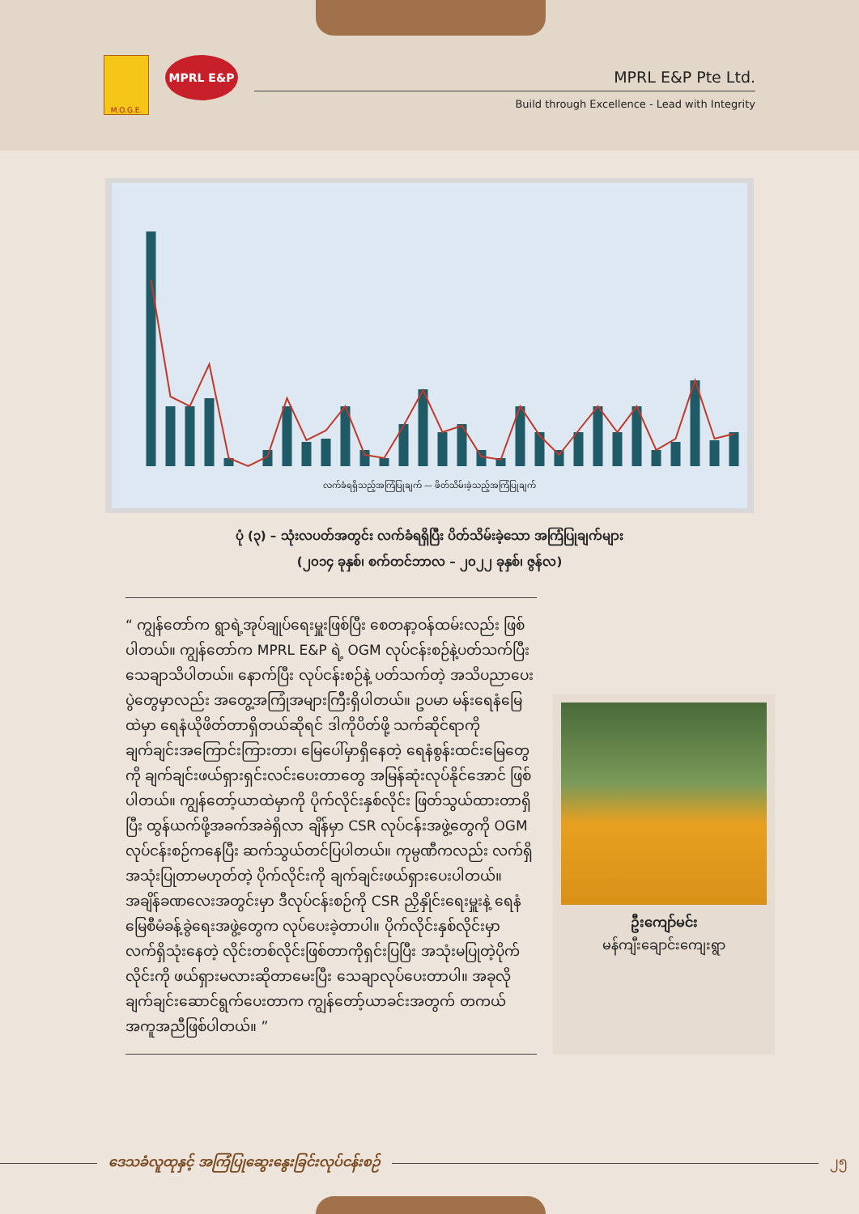M.O.G.E.
MPRL E&P
MPRL E&P Pte Ltd.
Build through Excellence - Lead with Integrity
လက်ခံရရှိသည့်အကြံပြုချက် — ဖိတ်သိမ်းခဲ့သည့်အကြံပြုချက်
ပုံ (၃) – သုံးလပတ်အတွင်း လက်ခံရရှိပြီး ပိတ်သိမ်းခဲ့သော အကြံပြုချက်များ
(၂၀၁၄ ခုနှစ်၊ စက်တင်ဘာလ – ၂၀၂၂ ခုနှစ်၊ ဇွန်လ)
“ ကျွန်တော်က ရွာရဲ့အုပ်ချုပ်ရေးမှူးဖြစ်ပြီး စေတနာ့ဝန်ထမ်းလည်း ဖြစ်ပါတယ်။ ကျွန်တော်က MPRL E&P ရဲ့ OGM လုပ်ငန်းစဉ်နဲ့ပတ်သက်ပြီး သေချာသိပါတယ်။ နောက်ပြီး လုပ်ငန်းစဉ်နဲ့ ပတ်သက်တဲ့ အသိပညာပေးပွဲတွေမှာလည်း အတွေ့အကြုံအများကြီးရှိပါတယ်။ ဥပမာ မန်းရေနံမြေထဲမှာ ရေနံယိုဖိတ်တာရှိတယ်ဆိုရင် ဒါကိုပိတ်ဖို့ သက်ဆိုင်ရာကို ချက်ချင်းအကြောင်းကြားတာ၊ မြေပေါ်မှာရှိနေတဲ့ ရေနံစွန်းထင်းမြေတွေကို ချက်ချင်းဖယ်ရှားရှင်းလင်းပေးတာတွေ အမြန်ဆုံးလုပ်နိုင်အောင် ဖြစ်ပါတယ်။ ကျွန်တော့်ယာထဲမှာကို ပိုက်လိုင်းနှစ်လိုင်း ဖြတ်သွယ်ထားတာရှိပြီး ထွန်ယက်ဖို့အခက်အခဲရှိလာ ချိန်မှာ CSR လုပ်ငန်းအဖွဲ့တွေကို OGM လုပ်ငန်းစဉ်ကနေပြီး ဆက်သွယ်တင်ပြပါတယ်။ ကုမ္ပဏီကလည်း လက်ရှိအသုံးပြုတာမဟုတ်တဲ့ ပိုက်လိုင်းကို ချက်ချင်းဖယ်ရှားပေးပါတယ်။ အချိန်ခဏလေးအတွင်းမှာ ဒီလုပ်ငန်းစဉ်ကို CSR ညှိနှိုင်းရေးမှူးနဲ့ ရေနံမြေစီမံခန့်ခွဲရေးအဖွဲ့တွေက လုပ်ပေးခဲ့တာပါ။ ပိုက်လိုင်းနှစ်လိုင်းမှာ လက်ရှိသုံးနေတဲ့ လိုင်းတစ်လိုင်းဖြစ်တာကိုရှင်းပြပြီး အသုံးမပြုတဲ့ပိုက်လိုင်းကို ဖယ်ရှားမလားဆိုတာမေးပြီး သေချာလုပ်ပေးတာပါ။ အခုလို ချက်ချင်းဆောင်ရွက်ပေးတာက ကျွန်တော့်ယာခင်းအတွက် တကယ်အကူအညီဖြစ်ပါတယ်။ ”
ဦးကျော်မင်း
မန်ကျီးချောင်းကျေးရွာ
ဒေသခံလူထုနှင့် အကြံပြုဆွေးနွေးခြင်းလုပ်ငန်းစဉ်
၂၅